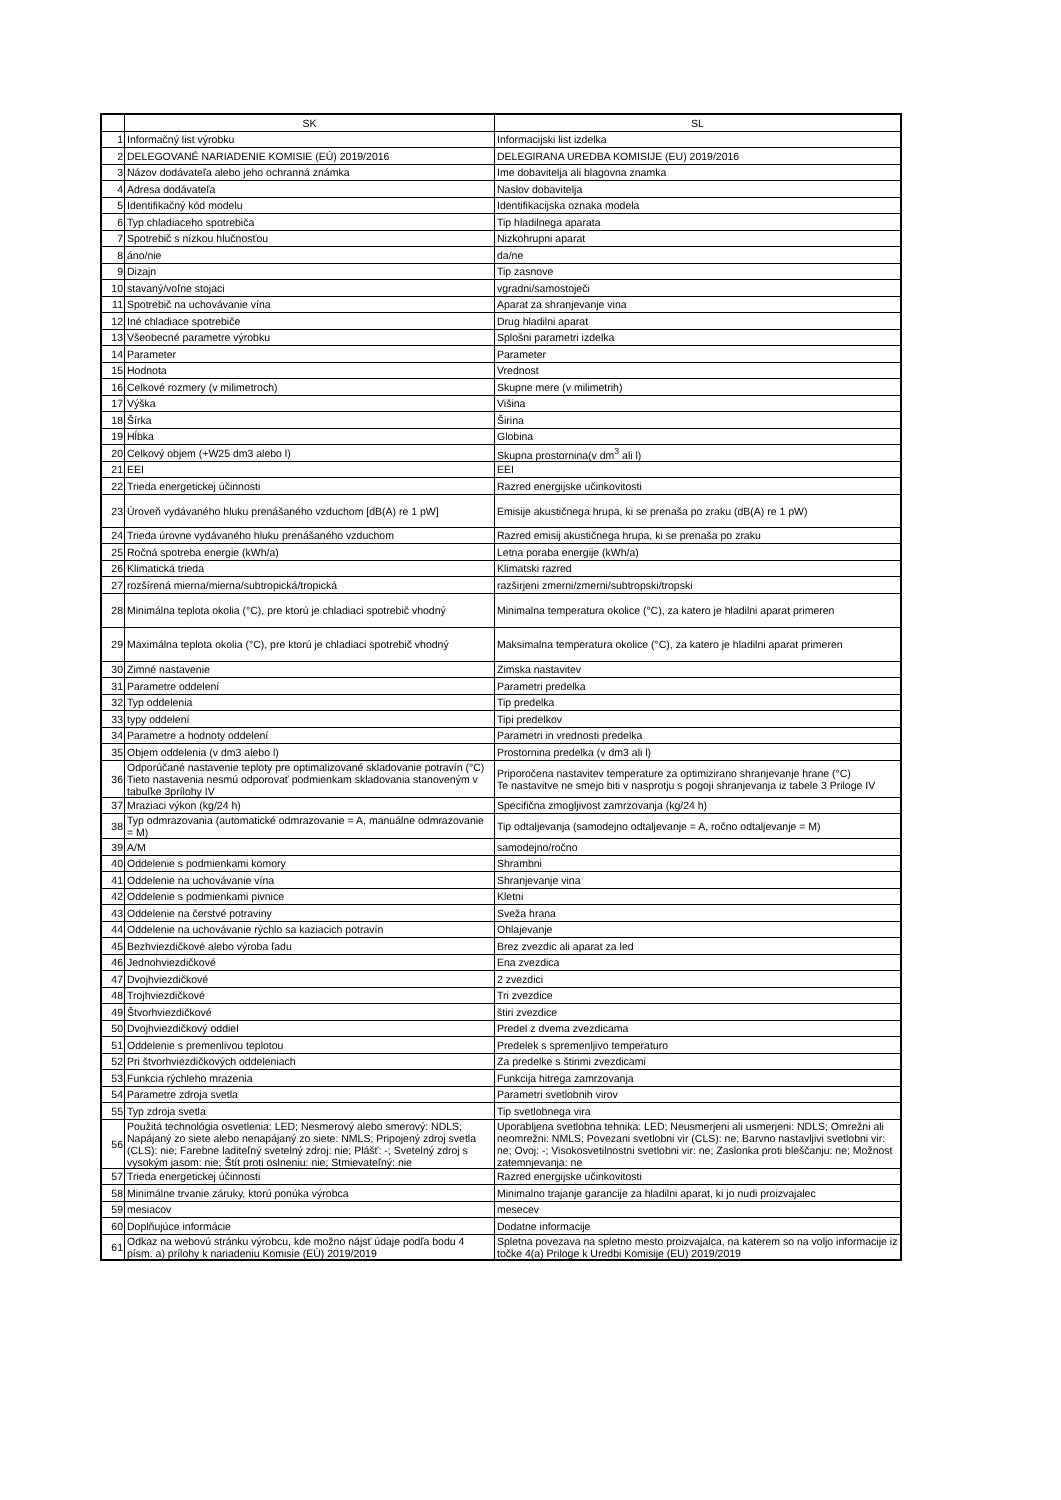| | SK | SL |
| --- | --- | --- |
| 1 | Informačný list výrobku | Informacijski list izdelka |
| 2 | DELEGOVANÉ NARIADENIE KOMISIE (EÚ) 2019/2016 | DELEGIRANA UREDBA KOMISIJE (EU) 2019/2016 |
| 3 | Názov dodávateľa alebo jeho ochranná známka | Ime dobavitelja ali blagovna znamka |
| 4 | Adresa dodávateľa | Naslov dobavitelja |
| 5 | Identifikačný kód modelu | Identifikacijska oznaka modela |
| 6 | Typ chladiaceho spotrebiča | Tip hladilnega aparata |
| 7 | Spotrebič s nízkou hlučnosťou | Nizkohrupni aparat |
| 8 | áno/nie | da/ne |
| 9 | Dizajn | Tip zasnove |
| 10 | stavaný/voľne stojaci | vgradni/samostoječi |
| 11 | Spotrebič na uchovávanie vína | Aparat za shranjevanje vina |
| 12 | Iné chladiace spotrebiče | Drug hladilni aparat |
| 13 | Všeobecné parametre výrobku | Splošni parametri izdelka |
| 14 | Parameter | Parameter |
| 15 | Hodnota | Vrednost |
| 16 | Celkové rozmery (v milimetroch) | Skupne mere (v milimetrih) |
| 17 | Výška | Višina |
| 18 | Šírka | Širina |
| 19 | Hĺbka | Globina |
| 20 | Celkový objem (+W25 dm3 alebo l) | Skupna prostornina(v dm<sup>3</sup> ali l) |
| 21 | EEI | EEI |
| 22 | Trieda energetickej účinnosti | Razred energijske učinkovitosti |
| 23 | Úroveň vydávaného hluku prenášaného vzduchom [dB(A) re 1 pW] | Emisije akustičnega hrupa, ki se prenaša po zraku (dB(A) re 1 pW) |
| 24 | Trieda úrovne vydávaného hluku prenášaného vzduchom | Razred emisij akustičnega hrupa, ki se prenaša po zraku |
| 25 | Ročná spotreba energie (kWh/a) | Letna poraba energije (kWh/a) |
| 26 | Klimatická trieda | Klimatski razred |
| 27 | rozšírená mierna/mierna/subtropická/tropická | razširjeni zmerni/zmerni/subtropski/tropski |
| 28 | Minimálna teplota okolia (°C), pre ktorú je chladiaci spotrebič vhodný | Minimalna temperatura okolice (°C), za katero je hladilni aparat primeren |
| 29 | Maximálna teplota okolia (°C), pre ktorú je chladiaci spotrebič vhodný | Maksimalna temperatura okolice (°C), za katero je hladilni aparat primeren |
| 30 | Zimné nastavenie | Zimska nastavitev |
| 31 | Parametre oddelení | Parametri predelka |
| 32 | Typ oddelenia | Tip predelka |
| 33 | typy oddelení | Tipi predelkov |
| 34 | Parametre a hodnoty oddelení | Parametri in vrednosti predelka |
| 35 | Objem oddelenia (v dm3 alebo l) | Prostornina predelka (v dm3 ali l) |
| 36 | Odporúčané nastavenie teploty pre optimalizované skladovanie potravín (°C) Tieto nastavenia nesmú odporovať podmienkam skladovania stanoveným v tabuľke 3prílohy IV | Priporočena nastavitev temperature za optimizirano shranjevanje hrane (°C) Te nastavitve ne smejo biti v nasprotju s pogoji shranjevanja iz tabele 3 Priloge IV |
| 37 | Mraziaci výkon (kg/24 h) | Specifična zmogljivost zamrzovanja (kg/24 h) |
| 38 | Typ odmrazovania (automatické odmrazovanie = A, manuálne odmrazovanie = M) | Tip odtaljevanja (samodejno odtaljevanje = A, ročno odtaljevanje = M) |
| 39 | A/M | samodejno/ročno |
| 40 | Oddelenie s podmienkami komory | Shrambni |
| 41 | Oddelenie na uchovávanie vína | Shranjevanje vina |
| 42 | Oddelenie s podmienkami pivnice | Kletni |
| 43 | Oddelenie na čerstvé potraviny | Sveža hrana |
| 44 | Oddelenie na uchovávanie rýchlo sa kaziacich potravín | Ohlajevanje |
| 45 | Bezhviezdičkové alebo výroba ľadu | Brez zvezdic ali aparat za led |
| 46 | Jednohviezdičkové | Ena zvezdica |
| 47 | Dvojhviezdičkové | 2 zvezdici |
| 48 | Trojhviezdičkové | Tri zvezdice |
| 49 | Štvorhviezdičkové | štiri zvezdice |
| 50 | Dvojhviezdičkový oddiel | Predel z dvema zvezdicama |
| 51 | Oddelenie s premenlivou teplotou | Predelek s spremenljivo temperaturo |
| 52 | Pri štvorhviezdičkových oddeleniach | Za predelke s štirimi zvezdicami |
| 53 | Funkcia rýchleho mrazenia | Funkcija hitrega zamrzovanja |
| 54 | Parametre zdroja svetla | Parametri svetlobnih virov |
| 55 | Typ zdroja svetla | Tip svetlobnega vira |
| 56 | Použitá technológia osvetlenia: LED; Nesmerový alebo smerový: NDLS; Napájaný zo siete alebo nenapájaný zo siete: NMLS; Pripojený zdroj svetla (CLS): nie; Farebne laditeľný svetelný zdroj: nie; Plášť: -; Svetelný zdroj s vysokým jasom: nie; Štít proti oslneniu: nie; Stmievateľný: nie | Uporabljena svetlobna tehnika: LED; Neusmerjeni ali usmerjeni: NDLS; Omrežni ali neomrežni: NMLS; Povezani svetlobni vir (CLS): ne; Barvno nastavljivi svetlobni vir: ne; Ovoj: -; Visokosvetilnostni svetlobni vir: ne; Zaslonka proti bleščanju: ne; Možnost zatemnjevanja: ne |
| 57 | Trieda energetickej účinnosti | Razred energijske učinkovitosti |
| 58 | Minimálne trvanie záruky, ktorú ponúka výrobca | Minimalno trajanje garancije za hladilni aparat, ki jo nudi proizvajalec |
| 59 | mesiacov | mesecev |
| 60 | Doplňujúce informácie | Dodatne informacije |
| 61 | Odkaz na webovú stránku výrobcu, kde možno nájsť údaje podľa bodu 4 písm. a) prílohy k nariadeniu Komisie (EÚ) 2019/2019 | Spletna povezava na spletno mesto proizvajalca, na katerem so na voljo informacije iz točke 4(a) Priloge k Uredbi Komisije (EU) 2019/2019 |